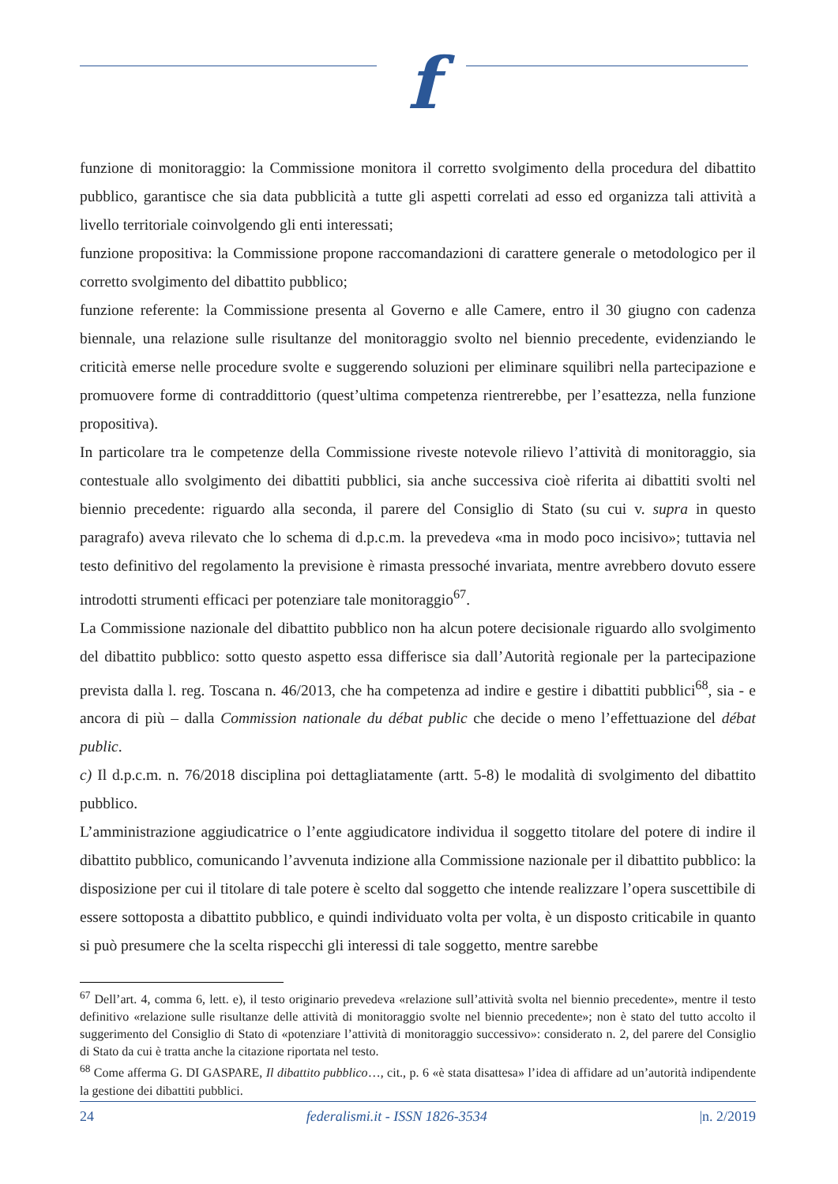f
funzione di monitoraggio: la Commissione monitora il corretto svolgimento della procedura del dibattito pubblico, garantisce che sia data pubblicità a tutte gli aspetti correlati ad esso ed organizza tali attività a livello territoriale coinvolgendo gli enti interessati;
funzione propositiva: la Commissione propone raccomandazioni di carattere generale o metodologico per il corretto svolgimento del dibattito pubblico;
funzione referente: la Commissione presenta al Governo e alle Camere, entro il 30 giugno con cadenza biennale, una relazione sulle risultanze del monitoraggio svolto nel biennio precedente, evidenziando le criticità emerse nelle procedure svolte e suggerendo soluzioni per eliminare squilibri nella partecipazione e promuovere forme di contraddittorio (quest’ultima competenza rientrerebbe, per l’esattezza, nella funzione propositiva).
In particolare tra le competenze della Commissione riveste notevole rilievo l’attività di monitoraggio, sia contestuale allo svolgimento dei dibattiti pubblici, sia anche successiva cioè riferita ai dibattiti svolti nel biennio precedente: riguardo alla seconda, il parere del Consiglio di Stato (su cui v. supra in questo paragrafo) aveva rilevato che lo schema di d.p.c.m. la prevedeva «ma in modo poco incisivo»; tuttavia nel testo definitivo del regolamento la previsione è rimasta pressoché invariata, mentre avrebbero dovuto essere introdotti strumenti efficaci per potenziare tale monitoraggio<sup>67</sup>.
La Commissione nazionale del dibattito pubblico non ha alcun potere decisionale riguardo allo svolgimento del dibattito pubblico: sotto questo aspetto essa differisce sia dall’Autorità regionale per la partecipazione prevista dalla l. reg. Toscana n. 46/2013, che ha competenza ad indire e gestire i dibattiti pubblici<sup>68</sup>, sia - e ancora di più – dalla Commission nationale du débat public che decide o meno l’effettuazione del débat public.
c) Il d.p.c.m. n. 76/2018 disciplina poi dettagliatamente (artt. 5-8) le modalità di svolgimento del dibattito pubblico.
L’amministrazione aggiudicatrice o l’ente aggiudicatore individua il soggetto titolare del potere di indire il dibattito pubblico, comunicando l’avvenuta indizione alla Commissione nazionale per il dibattito pubblico: la disposizione per cui il titolare di tale potere è scelto dal soggetto che intende realizzare l’opera suscettibile di essere sottoposta a dibattito pubblico, e quindi individuato volta per volta, è un disposto criticabile in quanto si può presumere che la scelta rispecchi gli interessi di tale soggetto, mentre sarebbe
<sup>67</sup> Dell’art. 4, comma 6, lett. e), il testo originario prevedeva «relazione sull’attività svolta nel biennio precedente», mentre il testo definitivo «relazione sulle risultanze delle attività di monitoraggio svolte nel biennio precedente»; non è stato del tutto accolto il suggerimento del Consiglio di Stato di «potenziare l’attività di monitoraggio successivo»: considerato n. 2, del parere del Consiglio di Stato da cui è tratta anche la citazione riportata nel testo.
<sup>68</sup> Come afferma G. DI GASPARE, Il dibattito pubblico…, cit., p. 6 «è stata disattesa» l’idea di affidare ad un’autorità indipendente la gestione dei dibattiti pubblici.
24 federalismi.it - ISSN 1826-3534 |n. 2/2019